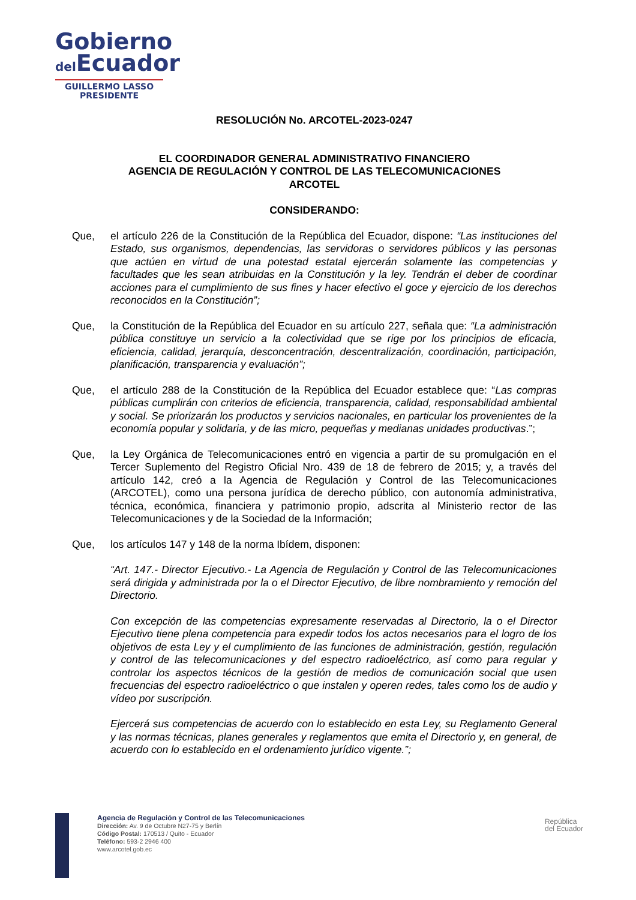Gobierno
del Ecuador
GUILLERMO LASSO
PRESIDENTE
RESOLUCIÓN No. ARCOTEL-2023-0247
EL COORDINADOR GENERAL ADMINISTRATIVO FINANCIERO
AGENCIA DE REGULACIÓN Y CONTROL DE LAS TELECOMUNICACIONES
ARCOTEL
CONSIDERANDO:
Que, el artículo 226 de la Constitución de la República del Ecuador, dispone: “Las instituciones del Estado, sus organismos, dependencias, las servidoras o servidores públicos y las personas que actúen en virtud de una potestad estatal ejercerán solamente las competencias y facultades que les sean atribuidas en la Constitución y la ley. Tendrán el deber de coordinar acciones para el cumplimiento de sus fines y hacer efectivo el goce y ejercicio de los derechos reconocidos en la Constitución”;
Que, la Constitución de la República del Ecuador en su artículo 227, señala que: “La administración pública constituye un servicio a la colectividad que se rige por los principios de eficacia, eficiencia, calidad, jerarquía, desconcentración, descentralización, coordinación, participación, planificación, transparencia y evaluación”;
Que, el artículo 288 de la Constitución de la República del Ecuador establece que: “Las compras públicas cumplirán con criterios de eficiencia, transparencia, calidad, responsabilidad ambiental y social. Se priorizarán los productos y servicios nacionales, en particular los provenientes de la economía popular y solidaria, y de las micro, pequeñas y medianas unidades productivas.”;
Que, la Ley Orgánica de Telecomunicaciones entró en vigencia a partir de su promulgación en el Tercer Suplemento del Registro Oficial Nro. 439 de 18 de febrero de 2015; y, a través del artículo 142, creó a la Agencia de Regulación y Control de las Telecomunicaciones (ARCOTEL), como una persona jurídica de derecho público, con autonomía administrativa, técnica, económica, financiera y patrimonio propio, adscrita al Ministerio rector de las Telecomunicaciones y de la Sociedad de la Información;
Que, los artículos 147 y 148 de la norma Ibídem, disponen:
“Art. 147.- Director Ejecutivo.- La Agencia de Regulación y Control de las Telecomunicaciones será dirigida y administrada por la o el Director Ejecutivo, de libre nombramiento y remoción del Directorio.
Con excepción de las competencias expresamente reservadas al Directorio, la o el Director Ejecutivo tiene plena competencia para expedir todos los actos necesarios para el logro de los objetivos de esta Ley y el cumplimiento de las funciones de administración, gestión, regulación y control de las telecomunicaciones y del espectro radioeléctrico, así como para regular y controlar los aspectos técnicos de la gestión de medios de comunicación social que usen frecuencias del espectro radioeléctrico o que instalen y operen redes, tales como los de audio y vídeo por suscripción.
Ejercerá sus competencias de acuerdo con lo establecido en esta Ley, su Reglamento General y las normas técnicas, planes generales y reglamentos que emita el Directorio y, en general, de acuerdo con lo establecido en el ordenamiento jurídico vigente.”;
Agencia de Regulación y Control de las Telecomunicaciones
Dirección: Av. 9 de Octubre N27-75 y Berlín
Código Postal: 170513 / Quito - Ecuador
Teléfono: 593-2 2946 400
www.arcotel.gob.ec
República
del Ecuador